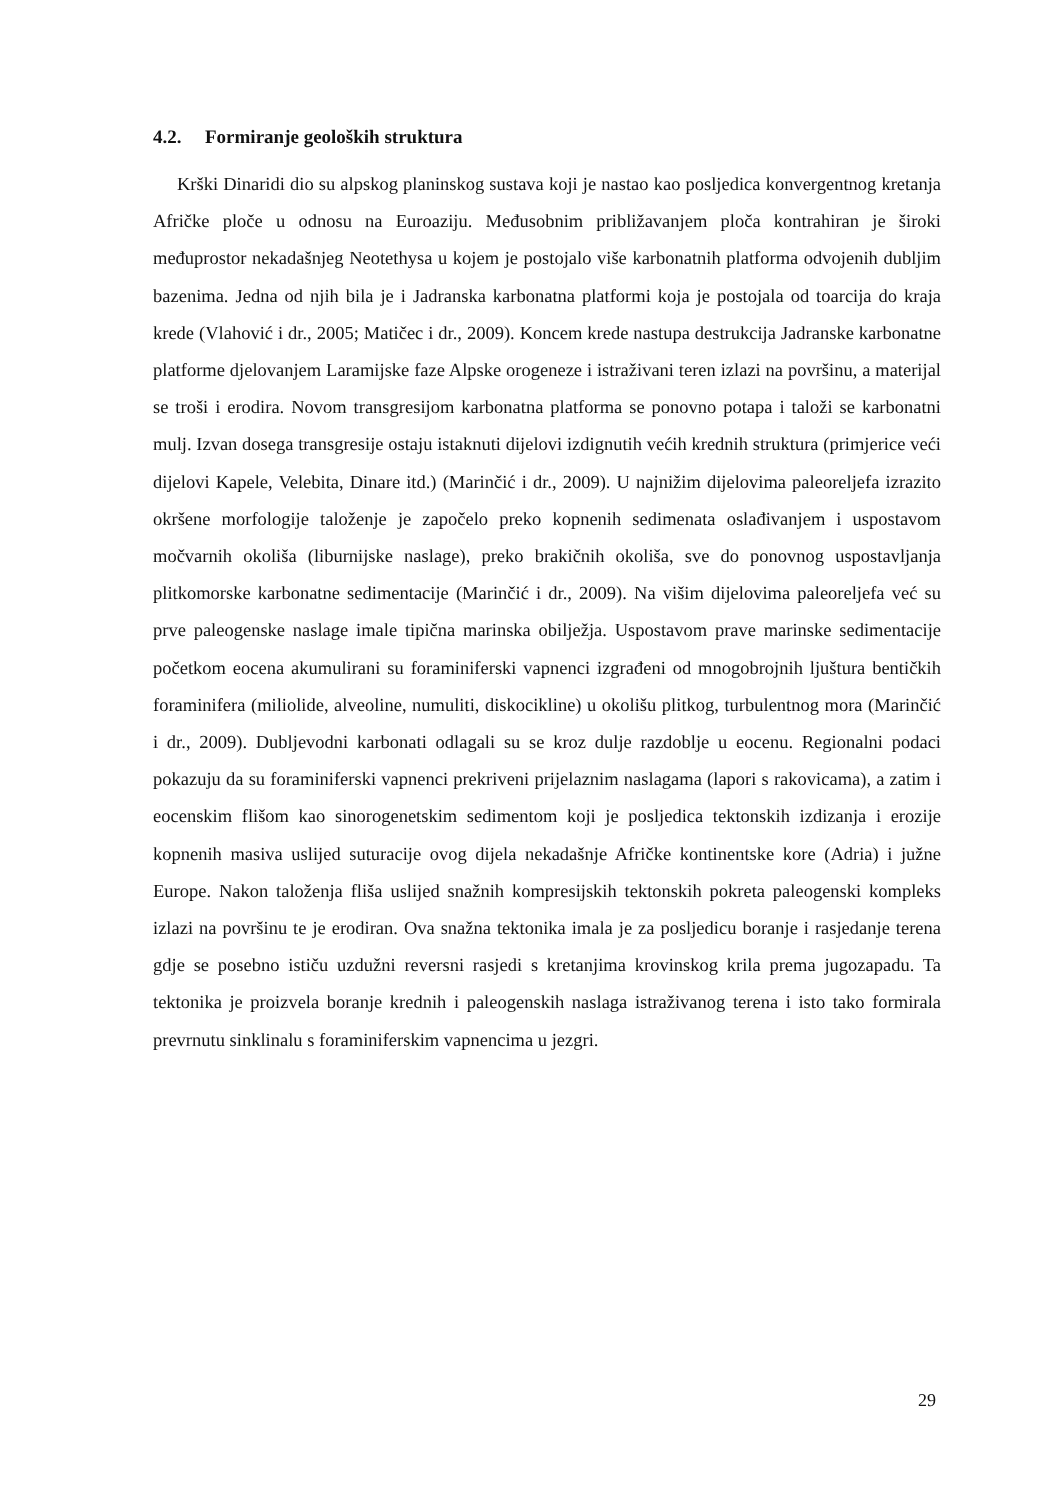4.2. Formiranje geoloških struktura
Krški Dinaridi dio su alpskog planinskog sustava koji je nastao kao posljedica konvergentnog kretanja Afričke ploče u odnosu na Euroaziju. Međusobnim približavanjem ploča kontrahiran je široki međuprostor nekadašnjeg Neotethysa u kojem je postojalo više karbonatnih platforma odvojenih dubljim bazenima. Jedna od njih bila je i Jadranska karbonatna platformi koja je postojala od toarcija do kraja krede (Vlahović i dr., 2005; Matičec i dr., 2009). Koncem krede nastupa destrukcija Jadranske karbonatne platforme djelovanjem Laramijske faze Alpske orogeneze i istraživani teren izlazi na površinu, a materijal se troši i erodira. Novom transgresijom karbonatna platforma se ponovno potapa i taloži se karbonatni mulj. Izvan dosega transgresije ostaju istaknuti dijelovi izdignutih većih krednih struktura (primjerice veći dijelovi Kapele, Velebita, Dinare itd.) (Marinčić i dr., 2009). U najnižim dijelovima paleoreljefa izrazito okršene morfologije taloženje je započelo preko kopnenih sedimenata oslađivanjem i uspostavom močvarnih okoliša (liburnijske naslage), preko brakičnih okoliša, sve do ponovnog uspostavljanja plitkomorske karbonatne sedimentacije (Marinčić i dr., 2009). Na višim dijelovima paleoreljefa već su prve paleogenske naslage imale tipična marinska obilježja. Uspostavom prave marinske sedimentacije početkom eocena akumulirani su foraminiferski vapnenci izgrađeni od mnogobrojnih ljuštura bentičkih foraminifera (miliolide, alveoline, numuliti, diskocikline) u okolišu plitkog, turbulentnog mora (Marinčić i dr., 2009). Dubljevodni karbonati odlagali su se kroz dulje razdoblje u eocenu. Regionalni podaci pokazuju da su foraminiferski vapnenci prekriveni prijelaznim naslagama (lapori s rakovicama), a zatim i eocenskim flišom kao sinorogenetskim sedimentom koji je posljedica tektonskih izdizanja i erozije kopnenih masiva uslijed suturacije ovog dijela nekadašnje Afričke kontinentske kore (Adria) i južne Europe. Nakon taloženja fliša uslijed snažnih kompresijskih tektonskih pokreta paleogenski kompleks izlazi na površinu te je erodiran. Ova snažna tektonika imala je za posljedicu boranje i rasjedanje terena gdje se posebno ističu uzdužni reversni rasjedi s kretanjima krovinskog krila prema jugozapadu. Ta tektonika je proizvela boranje krednih i paleogenskih naslaga istraživanog terena i isto tako formirala prevrnutu sinklinalu s foraminiferskim vapnencima u jezgri.
29